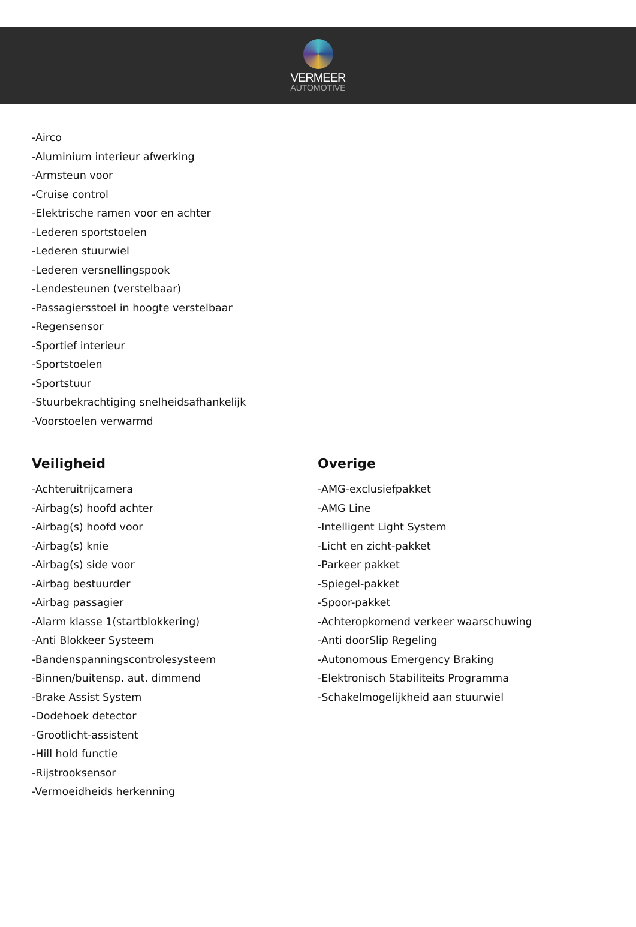VERMEER
AUTOMOTIVE
-Airco
-Aluminium interieur afwerking
-Armsteun voor
-Cruise control
-Elektrische ramen voor en achter
-Lederen sportstoelen
-Lederen stuurwiel
-Lederen versnellingspook
-Lendesteunen (verstelbaar)
-Passagiersstoel in hoogte verstelbaar
-Regensensor
-Sportief interieur
-Sportstoelen
-Sportstuur
-Stuurbekrachtiging snelheidsafhankelijk
-Voorstoelen verwarmd
Veiligheid
-Achteruitrijcamera
-Airbag(s) hoofd achter
-Airbag(s) hoofd voor
-Airbag(s) knie
-Airbag(s) side voor
-Airbag bestuurder
-Airbag passagier
-Alarm klasse 1(startblokkering)
-Anti Blokkeer Systeem
-Bandenspanningscontrolesysteem
-Binnen/buitensp. aut. dimmend
-Brake Assist System
-Dodehoek detector
-Grootlicht-assistent
-Hill hold functie
-Rijstrooksensor
-Vermoeidheids herkenning
Overige
-AMG-exclusiefpakket
-AMG Line
-Intelligent Light System
-Licht en zicht-pakket
-Parkeer pakket
-Spiegel-pakket
-Spoor-pakket
-Achteropkomend verkeer waarschuwing
-Anti doorSlip Regeling
-Autonomous Emergency Braking
-Elektronisch Stabiliteits Programma
-Schakelmogelijkheid aan stuurwiel